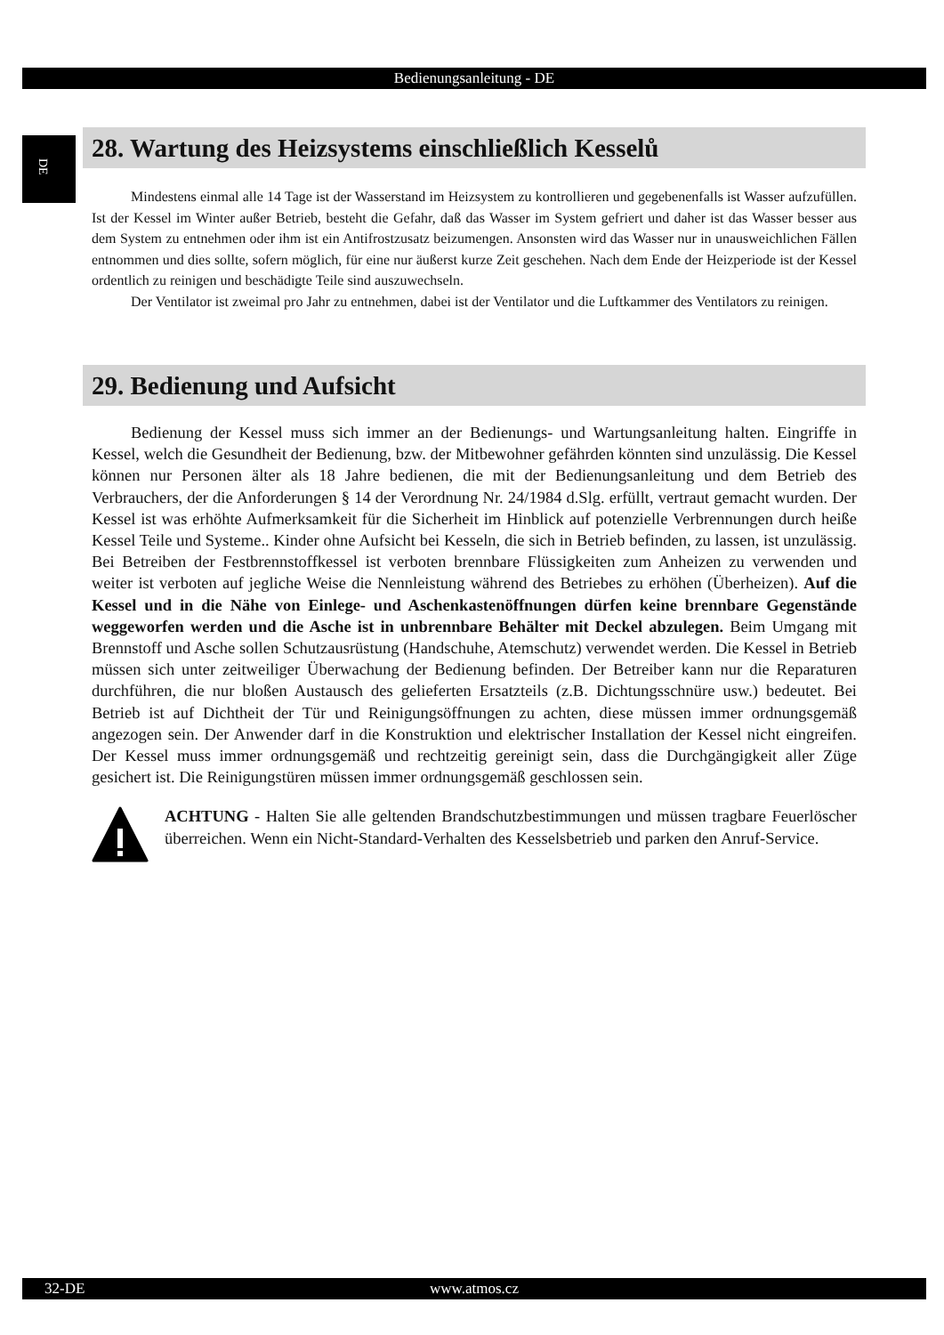Bedienungsanleitung - DE
DE
28. Wartung des Heizsystems einschließlich Kesselů
Mindestens einmal alle 14 Tage ist der Wasserstand im Heizsystem zu kontrollieren und gegebenenfalls ist Wasser aufzufüllen. Ist der Kessel im Winter außer Betrieb, besteht die Gefahr, daß das Wasser im System gefriert und daher ist das Wasser besser aus dem System zu entnehmen oder ihm ist ein Antifrostzusatz beizumengen. Ansonsten wird das Wasser nur in unausweichlichen Fällen entnommen und dies sollte, sofern möglich, für eine nur äußerst kurze Zeit geschehen. Nach dem Ende der Heizperiode ist der Kessel ordentlich zu reinigen und beschädigte Teile sind auszuwechseln.
Der Ventilator ist zweimal pro Jahr zu entnehmen, dabei ist der Ventilator und die Luftkammer des Ventilators zu reinigen.
29. Bedienung und Aufsicht
Bedienung der Kessel muss sich immer an der Bedienungs- und Wartungsanleitung halten. Eingriffe in Kessel, welch die Gesundheit der Bedienung, bzw. der Mitbewohner gefährden könnten sind unzulässig. Die Kessel können nur Personen älter als 18 Jahre bedienen, die mit der Bedienungsanleitung und dem Betrieb des Verbrauchers, der die Anforderungen § 14 der Verordnung Nr. 24/1984 d.Slg. erfüllt, vertraut gemacht wurden. Der Kessel ist was erhöhte Aufmerksamkeit für die Sicherheit im Hinblick auf potenzielle Verbrennungen durch heiße Kessel Teile und Systeme.. Kinder ohne Aufsicht bei Kesseln, die sich in Betrieb befinden, zu lassen, ist unzulässig. Bei Betreiben der Festbrennstoffkessel ist verboten brennbare Flüssigkeiten zum Anheizen zu verwenden und weiter ist verboten auf jegliche Weise die Nennleistung während des Betriebes zu erhöhen (Überheizen). Auf die Kessel und in die Nähe von Einlege- und Aschenkastenöffnungen dürfen keine brennbare Gegenstände weggeworfen werden und die Asche ist in unbrennbare Behälter mit Deckel abzulegen. Beim Umgang mit Brennstoff und Asche sollen Schutzausrüstung (Handschuhe, Atemschutz) verwendet werden. Die Kessel in Betrieb müssen sich unter zeitweiliger Überwachung der Bedienung befinden. Der Betreiber kann nur die Reparaturen durchführen, die nur bloßen Austausch des gelieferten Ersatzteils (z.B. Dichtungsschnüre usw.) bedeutet. Bei Betrieb ist auf Dichtheit der Tür und Reinigungsöffnungen zu achten, diese müssen immer ordnungsgemäß angezogen sein. Der Anwender darf in die Konstruktion und elektrischer Installation der Kessel nicht eingreifen. Der Kessel muss immer ordnungsgemäß und rechtzeitig gereinigt sein, dass die Durchgängigkeit aller Züge gesichert ist. Die Reinigungstüren müssen immer ordnungsgemäß geschlossen sein.
ACHTUNG - Halten Sie alle geltenden Brandschutzbestimmungen und müssen tragbare Feuerlöscher überreichen. Wenn ein Nicht-Standard-Verhalten des Kesselsbetrieb und parken den Anruf-Service.
32-DE www.atmos.cz